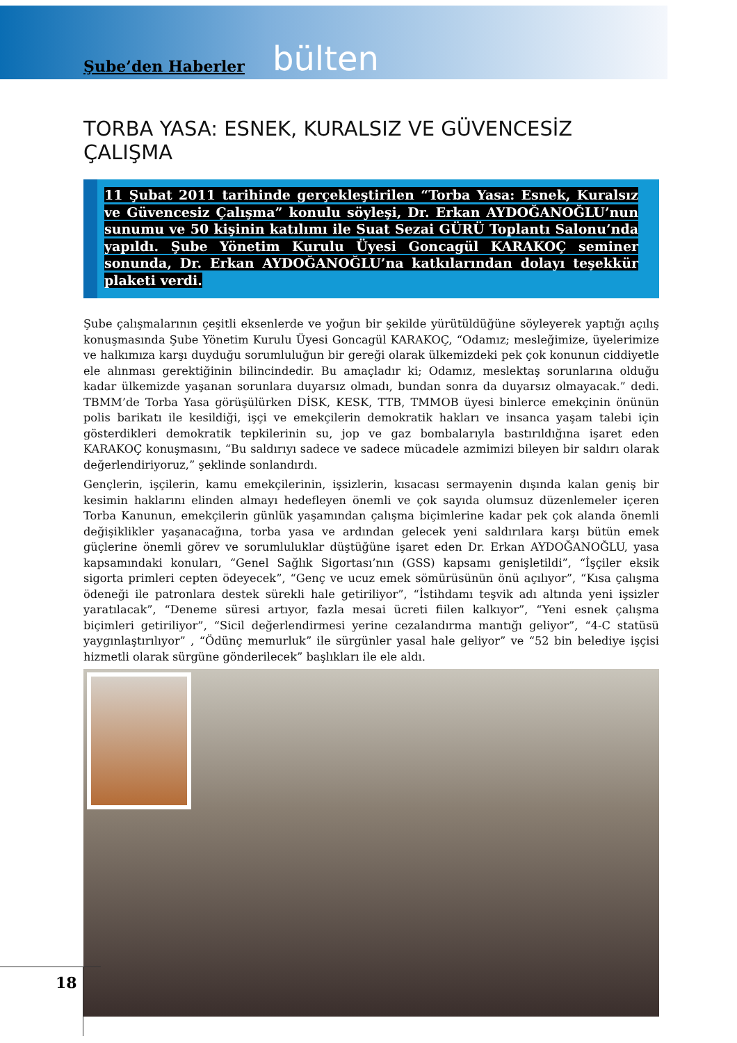Şube’den Haberler bülten
TORBA YASA: ESNEK, KURALSIZ VE GÜVENCESİZ ÇALIŞMA
11 Şubat 2011 tarihinde gerçekleştirilen “Torba Yasa: Esnek, Kuralsız ve Güvencesiz Çalışma” konulu söyleşi, Dr. Erkan AYDOĞANOĞLU’nun sunumu ve 50 kişinin katılımı ile Suat Sezai GÜRÜ Toplantı Salonu’nda yapıldı. Şube Yönetim Kurulu Üyesi Goncagül KARAKOÇ seminer sonunda, Dr. Erkan AYDOĞANOĞLU’na katkılarından dolayı teşekkür plaketi verdi.
Şube çalışmalarının çeşitli eksenlerde ve yoğun bir şekilde yürütüldüğüne söyleyerek yaptığı açılış konuşmasında Şube Yönetim Kurulu Üyesi Goncagül KARAKOÇ, “Odamız; mesleğimize, üyelerimize ve halkımıza karşı duyduğu sorumluluğun bir gereği olarak ülkemizdeki pek çok konunun ciddiyetle ele alınması gerektiğinin bilincindedir. Bu amaçladır ki; Odamız, meslektaş sorunlarına olduğu kadar ülkemizde yaşanan sorunlara duyarsız olmadı, bundan sonra da duyarsız olmayacak.” dedi. TBMM’de Torba Yasa görüşülürken DİSK, KESK, TTB, TMMOB üyesi binlerce emekçinin önünün polis barikatı ile kesildiği, işçi ve emekçilerin demokratik hakları ve insanca yaşam talebi için gösterdikleri demokratik tepkilerinin su, jop ve gaz bombalarıyla bastırıldığına işaret eden KARAKOÇ konuşmasını, “Bu saldırıyı sadece ve sadece mücadele azmimizi bileyen bir saldırı olarak değerlendiriyoruz,” şeklinde sonlandırdı.
Gençlerin, işçilerin, kamu emekçilerinin, işsizlerin, kısacası sermayenin dışında kalan geniş bir kesimin haklarını elinden almayı hedefleyen önemli ve çok sayıda olumsuz düzenlemeler içeren Torba Kanunun, emekçilerin günlük yaşamından çalışma biçimlerine kadar pek çok alanda önemli değişiklikler yaşanacağına, torba yasa ve ardından gelecek yeni saldırılara karşı bütün emek güçlerine önemli görev ve sorumluluklar düştüğüne işaret eden Dr. Erkan AYDOĞANOĞLU, yasa kapsamındaki konuları, “Genel Sağlık Sigortası’nın (GSS) kapsamı genişletildi”, “İşçiler eksik sigorta primleri cepten ödeyecek”, “Genç ve ucuz emek sömürüsünün önü açılıyor”, “Kısa çalışma ödeneği ile patronlara destek sürekli hale getiriliyor”, “İstihdamı teşvik adı altında yeni işsizler yaratılacak”, “Deneme süresi artıyor, fazla mesai ücreti fiilen kalkıyor”, “Yeni esnek çalışma biçimleri getiriliyor”, “Sicil değerlendirmesi yerine cezalandırma mantığı geliyor”, “4-C statüsü yaygınlaştırılıyor” , “Ödünç memurluk” ile sürgünler yasal hale geliyor” ve “52 bin belediye işçisi hizmetli olarak sürgüne gönderilecek” başlıkları ile ele aldı.
18